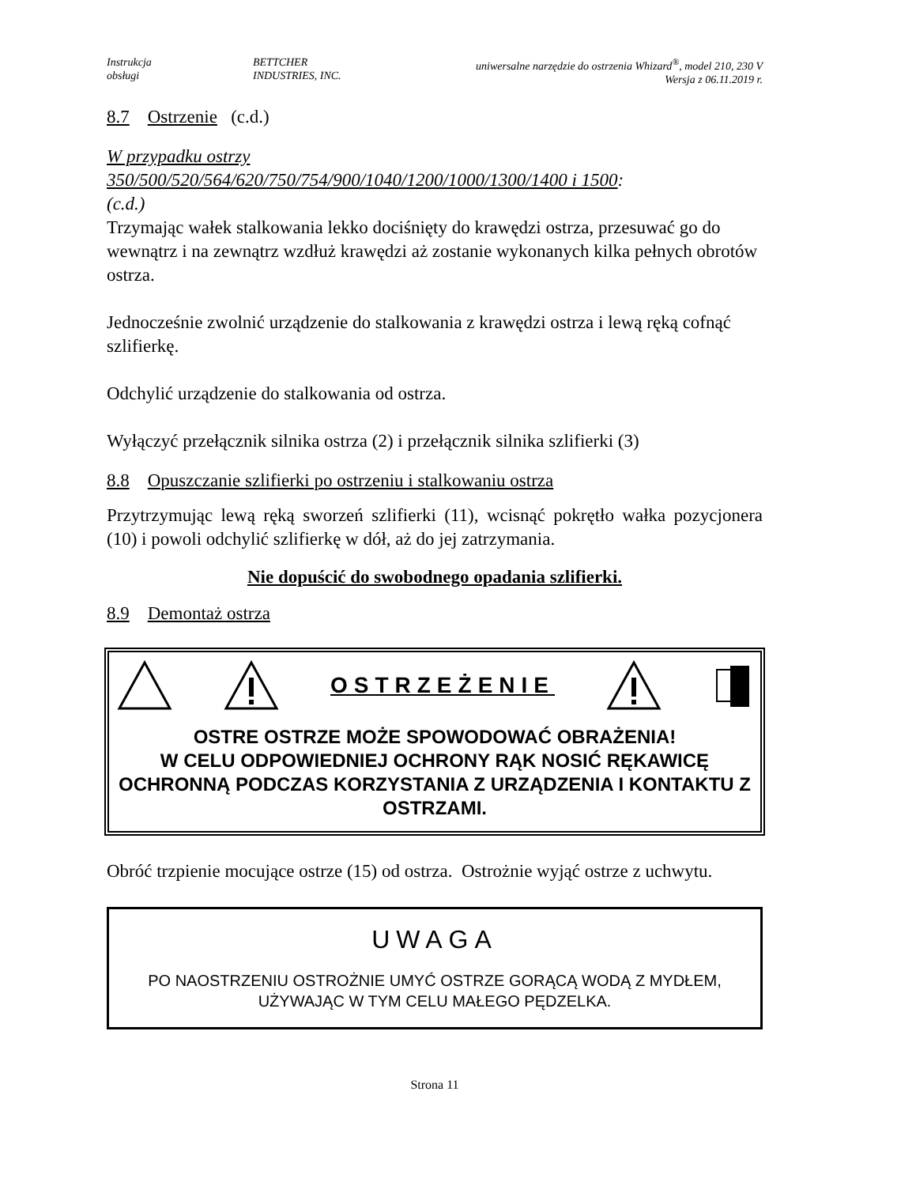Instrukcja
obsługi
BETTCHER
INDUSTRIES, INC.
uniwersalne narzędzie do ostrzenia Whizard<sup>®</sup>, model 210, 230 V
Wersja z 06.11.2019 r.
8.7 Ostrzenie (c.d.)
W przypadku ostrzy
350/500/520/564/620/750/754/900/1040/1200/1000/1300/1400 i 1500:
(c.d.)
Trzymając wałek stalkowania lekko dociśnięty do krawędzi ostrza, przesuwać go do wewnątrz i na zewnątrz wzdłuż krawędzi aż zostanie wykonanych kilka pełnych obrotów ostrza.
Jednocześnie zwolnić urządzenie do stalkowania z krawędzi ostrza i lewą ręką cofnąć szlifierkę.
Odchylić urządzenie do stalkowania od ostrza.
Wyłączyć przełącznik silnika ostrza (2) i przełącznik silnika szlifierki (3)
8.8 Opuszczanie szlifierki po ostrzeniu i stalkowaniu ostrza
Przytrzymując lewą ręką sworzeń szlifierki (11), wcisnąć pokrętło wałka pozycjonera (10) i powoli odchylić szlifierkę w dół, aż do jej zatrzymania.
Nie dopuścić do swobodnego opadania szlifierki.
8.9 Demontaż ostrza
OSTRZEŻENIE
OSTRE OSTRZE MOŻE SPOWODOWAĆ OBRAŻENIA!
W CELU ODPOWIEDNIEJ OCHRONY RĄK NOSIĆ RĘKAWICĘ OCHRONNĄ PODCZAS KORZYSTANIA Z URZĄDZENIA I KONTAKTU Z OSTRZAMI.
Obróć trzpienie mocujące ostrze (15) od ostrza. Ostrożnie wyjąć ostrze z uchwytu.
UWAGA
PO NAOSTRZENIU OSTROŻNIE UMYĆ OSTRZE GORĄCĄ WODĄ Z MYDŁEM, UŻYWAJĄC W TYM CELU MAŁEGO PĘDZELKA.
Strona 11